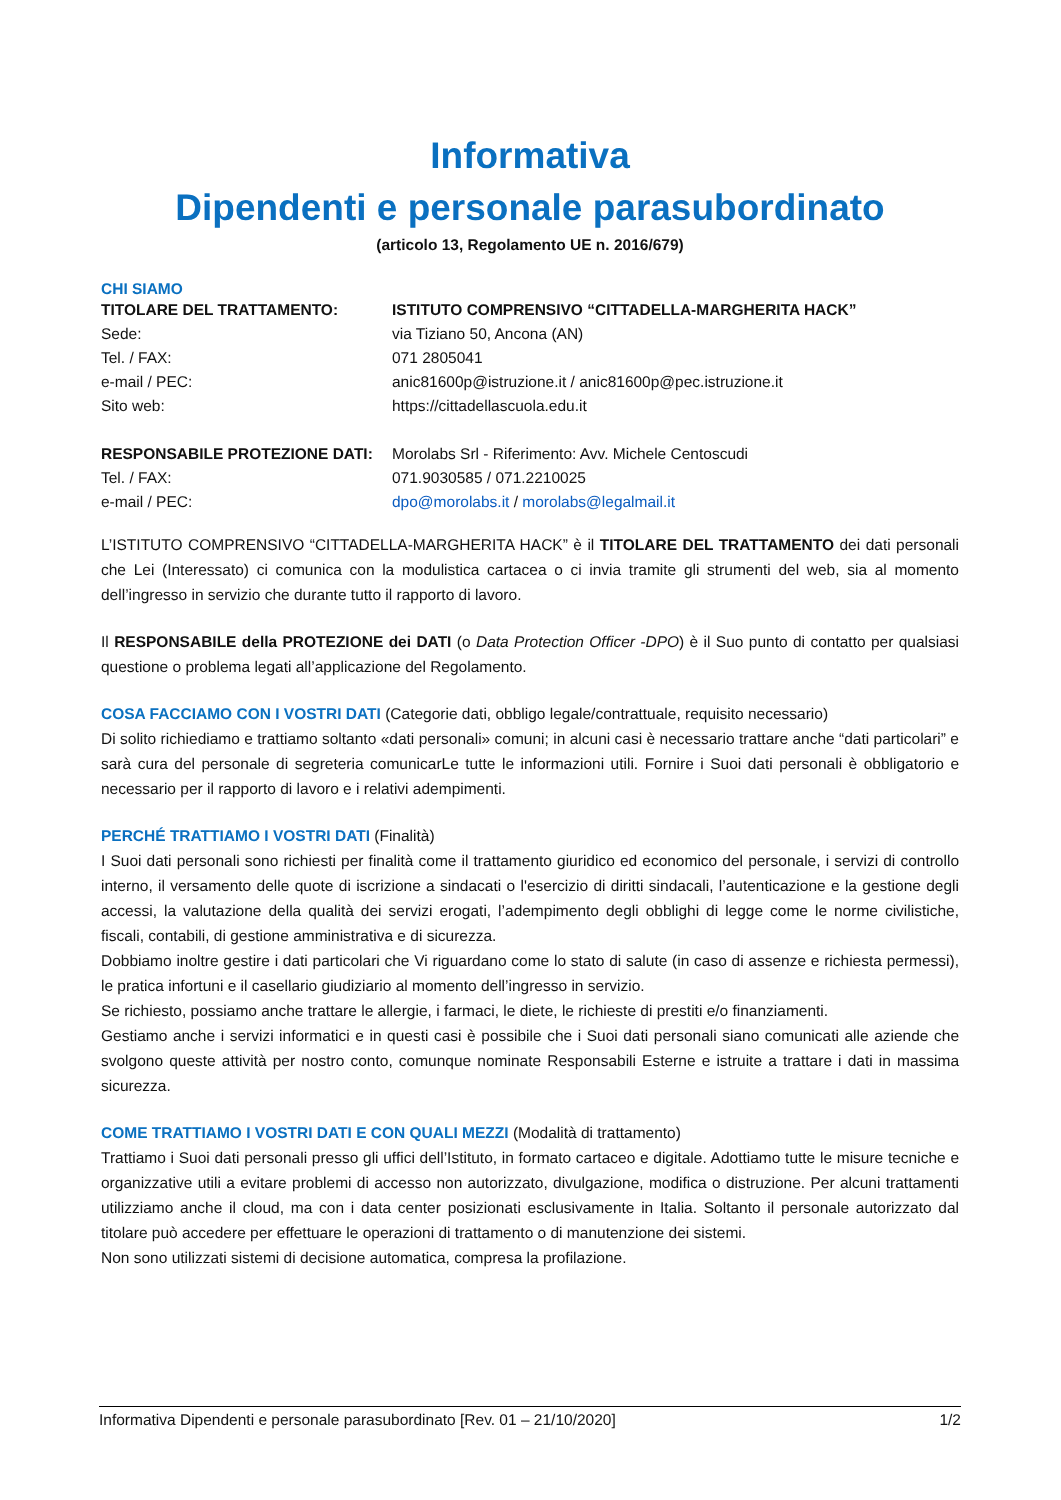Informativa
Dipendenti e personale parasubordinato
(articolo 13, Regolamento UE n. 2016/679)
CHI SIAMO
| TITOLARE DEL TRATTAMENTO: | ISTITUTO COMPRENSIVO “CITTADELLA-MARGHERITA HACK” |
| Sede: | via Tiziano 50, Ancona (AN) |
| Tel. / FAX: | 071 2805041 |
| e-mail / PEC: | anic81600p@istruzione.it / anic81600p@pec.istruzione.it |
| Sito web: | https://cittadellascuola.edu.it |
| RESPONSABILE PROTEZIONE DATI: | Morolabs Srl - Riferimento: Avv. Michele Centoscudi |
| Tel. / FAX: | 071.9030585 / 071.2210025 |
| e-mail / PEC: | dpo@morolabs.it / morolabs@legalmail.it |
L’ISTITUTO COMPRENSIVO “CITTADELLA-MARGHERITA HACK” è il TITOLARE DEL TRATTAMENTO dei dati personali che Lei (Interessato) ci comunica con la modulistica cartacea o ci invia tramite gli strumenti del web, sia al momento dell’ingresso in servizio che durante tutto il rapporto di lavoro.
Il RESPONSABILE della PROTEZIONE dei DATI (o Data Protection Officer -DPO) è il Suo punto di contatto per qualsiasi questione o problema legati all’applicazione del Regolamento.
COSA FACCIAMO CON I VOSTRI DATI (Categorie dati, obbligo legale/contrattuale, requisito necessario)
Di solito richiediamo e trattiamo soltanto «dati personali» comuni; in alcuni casi è necessario trattare anche “dati particolari” e sarà cura del personale di segreteria comunicarLe tutte le informazioni utili. Fornire i Suoi dati personali è obbligatorio e necessario per il rapporto di lavoro e i relativi adempimenti.
PERCHÉ TRATTIAMO I VOSTRI DATI (Finalità)
I Suoi dati personali sono richiesti per finalità come il trattamento giuridico ed economico del personale, i servizi di controllo interno, il versamento delle quote di iscrizione a sindacati o l'esercizio di diritti sindacali, l’autenticazione e la gestione degli accessi, la valutazione della qualità dei servizi erogati, l’adempimento degli obblighi di legge come le norme civilistiche, fiscali, contabili, di gestione amministrativa e di sicurezza.
Dobbiamo inoltre gestire i dati particolari che Vi riguardano come lo stato di salute (in caso di assenze e richiesta permessi), le pratica infortuni e il casellario giudiziario al momento dell’ingresso in servizio.
Se richiesto, possiamo anche trattare le allergie, i farmaci, le diete, le richieste di prestiti e/o finanziamenti.
Gestiamo anche i servizi informatici e in questi casi è possibile che i Suoi dati personali siano comunicati alle aziende che svolgono queste attività per nostro conto, comunque nominate Responsabili Esterne e istruite a trattare i dati in massima sicurezza.
COME TRATTIAMO I VOSTRI DATI E CON QUALI MEZZI (Modalità di trattamento)
Trattiamo i Suoi dati personali presso gli uffici dell’Istituto, in formato cartaceo e digitale. Adottiamo tutte le misure tecniche e organizzative utili a evitare problemi di accesso non autorizzato, divulgazione, modifica o distruzione. Per alcuni trattamenti utilizziamo anche il cloud, ma con i data center posizionati esclusivamente in Italia. Soltanto il personale autorizzato dal titolare può accedere per effettuare le operazioni di trattamento o di manutenzione dei sistemi.
Non sono utilizzati sistemi di decisione automatica, compresa la profilazione.
Informativa Dipendenti e personale parasubordinato [Rev. 01 – 21/10/2020] 1/2